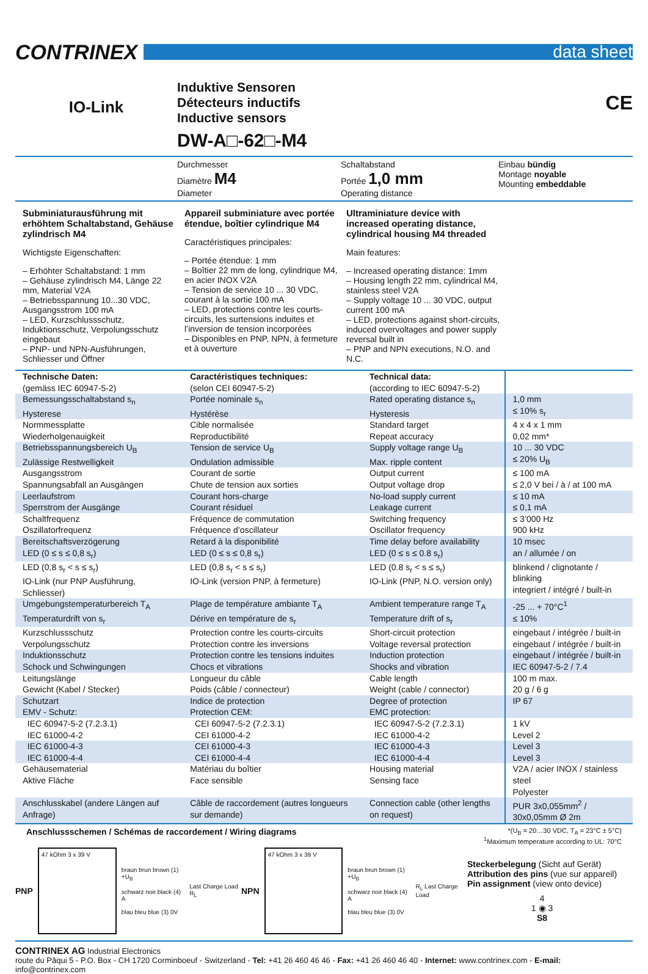CONTRINEX
data sheet
IO-Link
Induktive Sensoren
Détecteurs inductifs
Inductive sensors
DW-A□-62□-M4
CE
Durchmesser
Diamètre M4
Diameter
Schaltabstand
Portée 1,0 mm
Operating distance
Einbau bündig
Montage noyable
Mounting embeddable
Subminiaturausführung mit erhöhtem Schaltabstand, Gehäuse zylindrisch M4
Wichtigste Eigenschaften:
– Erhöhter Schaltabstand: 1 mm
– Gehäuse zylindrisch M4, Länge 22 mm, Material V2A
– Betriebsspannung 10...30 VDC, Ausgangsstrom 100 mA
– LED, Kurzschlussschutz, Induktionsschutz, Verpolungsschutz eingebaut
– PNP- und NPN-Ausführungen, Schliesser und Öffner
Appareil subminiature avec portée étendue, boîtier cylindrique M4
Caractéristiques principales:
– Portée étendue: 1 mm
– Boîtier 22 mm de long, cylindrique M4, en acier INOX V2A
– Tension de service 10 ... 30 VDC, courant à la sortie 100 mA
– LED, protections contre les courts-circuits, les surtensions induites et l’inversion de tension incorporées
– Disponibles en PNP, NPN, à fermeture et à ouverture
Ultraminiature device with increased operating distance, cylindrical housing M4 threaded
Main features:
– Increased operating distance: 1mm
– Housing length 22 mm, cylindrical M4, stainless steel V2A
– Supply voltage 10 ... 30 VDC, output current 100 mA
– LED, protections against short-circuits, induced overvoltages and power supply reversal built in
– PNP and NPN executions, N.O. and N.C.
| Technische Daten: (gemäss IEC 60947-5-2) | Caractéristiques techniques: (selon CEI 60947-5-2) | Technical data: (according to IEC 60947-5-2) | |
| Bemessungsschaltabstand s<sub>n</sub> Hysterese | Portée nominale s<sub>n</sub> Hystérèse | Rated operating distance s<sub>n</sub> Hysteresis | 1,0 mm ≤ 10% s<sub>r</sub> |
| Normmessplatte Wiederholgenauigkeit | Cible normalisée Reproductibilité | Standard target Repeat accuracy | 4 x 4 x 1 mm 0,02 mm* |
| Betriebsspannungsbereich U<sub>B</sub> Zulässige Restwelligkeit | Tension de service U<sub>B</sub> Ondulation admissible | Supply voltage range U<sub>B</sub> Max. ripple content | 10 ... 30 VDC ≤ 20% U<sub>B</sub> |
| Ausgangsstrom Spannungsabfall an Ausgängen | Courant de sortie Chute de tension aux sorties | Output current Output voltage drop | ≤ 100 mA ≤ 2,0 V bei / à / at 100 mA |
| Leerlaufstrom Sperrstrom der Ausgänge | Courant hors-charge Courant résiduel | No-load supply current Leakage current | ≤ 10 mA ≤ 0,1 mA |
| Schaltfrequenz Oszillatorfrequenz | Fréquence de commutation Fréquence d’oscillateur | Switching frequency Oscillator frequency | ≤ 3’000 Hz 900 kHz |
| Bereitschaftsverzögerung LED (0 ≤ s ≤ 0,8 s<sub>r</sub>) | Retard à la disponibilité LED (0 ≤ s ≤ 0,8 s<sub>r</sub>) | Time delay before availability LED (0 ≤ s ≤ 0.8 s<sub>r</sub>) | 10 msec an / allumée / on |
| LED (0,8 s<sub>r</sub> < s ≤ s<sub>r</sub>) IO-Link (nur PNP Ausführung, Schliesser) | LED (0,8 s<sub>r</sub> < s ≤ s<sub>r</sub>) IO-Link (version PNP, à fermeture) | LED (0.8 s<sub>r</sub> < s ≤ s<sub>r</sub>) IO-Link (PNP, N.O. version only) | blinkend / clignotante / blinking integriert / intégré / built-in |
| Umgebungstemperaturbereich T<sub>A</sub> Temperaturdrift von s<sub>r</sub> | Plage de température ambiante T<sub>A</sub> Dérive en température de s<sub>r</sub> | Ambient temperature range T<sub>A</sub> Temperature drift of s<sub>r</sub> | -25 ... + 70°C<sup>1</sup> ≤ 10% |
| Kurzschlussschutz Verpolungsschutz | Protection contre les courts-circuits Protection contre les inversions | Short-circuit protection Voltage reversal protection | eingebaut / intégrée / built-in eingebaut / intégrée / built-in |
| Induktionsschutz Schock und Schwingungen | Protection contre les tensions induites Chocs et vibrations | Induction protection Shocks and vibration | eingebaut / intégrée / built-in IEC 60947-5-2 / 7.4 |
| Leitungslänge Gewicht (Kabel / Stecker) | Longueur du câble Poids (câble / connecteur) | Cable length Weight (cable / connector) | 100 m max. 20 g / 6 g |
| Schutzart EMV - Schutz: | Indice de protection Protection CEM: | Degree of protection EMC protection: | IP 67 |
| IEC 60947-5-2 (7.2.3.1) IEC 61000-4-2 | CEI 60947-5-2 (7.2.3.1) CEI 61000-4-2 | IEC 60947-5-2 (7.2.3.1) IEC 61000-4-2 | 1 kV Level 2 |
| IEC 61000-4-3 IEC 61000-4-4 | CEI 61000-4-3 CEI 61000-4-4 | IEC 61000-4-3 IEC 61000-4-4 | Level 3 Level 3 |
| Gehäusematerial Aktive Fläche | Matériau du boîtier Face sensible | Housing material Sensing face | V2A / acier INOX / stainless steel Polyester |
| Anschlusskabel (andere Längen auf Anfrage) | Câble de raccordement (autres longueurs sur demande) | Connection cable (other lengths on request) | PUR 3x0,055mm<sup>2</sup> / 30x0,05mm Ø 2m |
Anschlussschemen / Schémas de raccordement / Wiring diagrams
*(U<sub>B</sub> = 20…30 VDC, T<sub>A</sub> = 23°C ± 5°C)
<sup>1</sup> Maximum temperature according to UL: 70°C
PNP
47 kOhm 3 x 39 V
braun brun brown (1) +U<sub>B</sub>
schwarz noir black (4) A
blau bleu blue (3) 0V
Last Charge Load R<sub>L</sub>
NPN
47 kOhm 3 x 39 V
braun brun brown (1) +U<sub>B</sub>
schwarz noir black (4) A
blau bleu blue (3) 0V
R<sub>L</sub> Last Charge Load
Steckerbelegung (Sicht auf Gerät)
Attribution des pins (vue sur appareil)
Pin assignment (view onto device)
4
1 ◉ 3
S8
CONTRINEX AG Industrial Electronics
route du Pâqui 5 - P.O. Box - CH 1720 Corminboeuf - Switzerland - Tel: +41 26 460 46 46 - Fax: +41 26 460 46 40 - Internet: www.contrinex.com - E-mail: info@contrinex.com